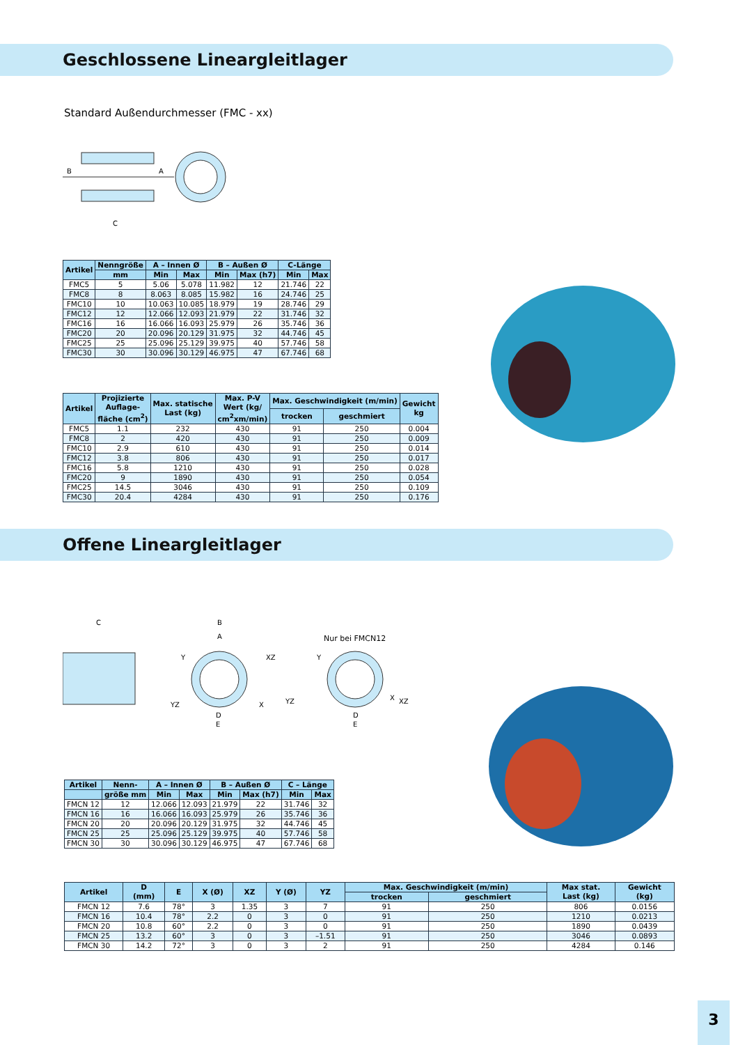Geschlossene Lineargleitlager
Standard Außendurchmesser (FMC - xx)
B
A
C
| Artikel | Nenngröße | A – Innen Ø | | B – Außen Ø | | C-Länge | |
| --- | --- | --- | --- | --- | --- | --- | --- |
| | mm | Min | Max | Min | Max (h7) | Min | Max |
| FMC5 | 5 | 5.06 | 5.078 | 11.982 | 12 | 21.746 | 22 |
| FMC8 | 8 | 8.063 | 8.085 | 15.982 | 16 | 24.746 | 25 |
| FMC10 | 10 | 10.063 | 10.085 | 18.979 | 19 | 28.746 | 29 |
| FMC12 | 12 | 12.066 | 12.093 | 21.979 | 22 | 31.746 | 32 |
| FMC16 | 16 | 16.066 | 16.093 | 25.979 | 26 | 35.746 | 36 |
| FMC20 | 20 | 20.096 | 20.129 | 31.975 | 32 | 44.746 | 45 |
| FMC25 | 25 | 25.096 | 25.129 | 39.975 | 40 | 57.746 | 58 |
| FMC30 | 30 | 30.096 | 30.129 | 46.975 | 47 | 67.746 | 68 |
| Artikel | Projizierte Auflage- fläche (cm<sup>2</sup>) | Max. statische Last (kg) | Max. P-V Wert (kg/ cm<sup>2</sup>xm/min) | Max. Geschwindigkeit (m/min) | | Gewicht kg |
| --- | --- | --- | --- | --- | --- | --- |
| | | | | trocken | geschmiert | |
| FMC5 | 1.1 | 232 | 430 | 91 | 250 | 0.004 |
| FMC8 | 2 | 420 | 430 | 91 | 250 | 0.009 |
| FMC10 | 2.9 | 610 | 430 | 91 | 250 | 0.014 |
| FMC12 | 3.8 | 806 | 430 | 91 | 250 | 0.017 |
| FMC16 | 5.8 | 1210 | 430 | 91 | 250 | 0.028 |
| FMC20 | 9 | 1890 | 430 | 91 | 250 | 0.054 |
| FMC25 | 14.5 | 3046 | 430 | 91 | 250 | 0.109 |
| FMC30 | 20.4 | 4284 | 430 | 91 | 250 | 0.176 |
Offene Lineargleitlager
C
B
A
Y
XZ
YZ
X
D
E
Nur bei FMCN12
Y
YZ
X
XZ
D
E
| Artikel | Nenn- | A – Innen Ø | | B – Außen Ø | | C – Länge | |
| --- | --- | --- | --- | --- | --- | --- | --- |
| | größe mm | Min | Max | Min | Max (h7) | Min | Max |
| FMCN 12 | 12 | 12.066 | 12.093 | 21.979 | 22 | 31.746 | 32 |
| FMCN 16 | 16 | 16.066 | 16.093 | 25.979 | 26 | 35.746 | 36 |
| FMCN 20 | 20 | 20.096 | 20.129 | 31.975 | 32 | 44.746 | 45 |
| FMCN 25 | 25 | 25.096 | 25.129 | 39.975 | 40 | 57.746 | 58 |
| FMCN 30 | 30 | 30.096 | 30.129 | 46.975 | 47 | 67.746 | 68 |
| Artikel | D (mm) | E | X (Ø) | XZ | Y (Ø) | YZ | Max. Geschwindigkeit (m/min) | | Max stat. Last (kg) | Gewicht (kg) |
| --- | --- | --- | --- | --- | --- | --- | --- | --- | --- | --- |
| | | | | | | | trocken | geschmiert | | |
| FMCN 12 | 7.6 | 78° | 3 | 1.35 | 3 | 7 | 91 | 250 | 806 | 0.0156 |
| FMCN 16 | 10.4 | 78° | 2.2 | 0 | 3 | 0 | 91 | 250 | 1210 | 0.0213 |
| FMCN 20 | 10.8 | 60° | 2.2 | 0 | 3 | 0 | 91 | 250 | 1890 | 0.0439 |
| FMCN 25 | 13.2 | 60° | 3 | 0 | 3 | –1.51 | 91 | 250 | 3046 | 0.0893 |
| FMCN 30 | 14.2 | 72° | 3 | 0 | 3 | 2 | 91 | 250 | 4284 | 0.146 |
3